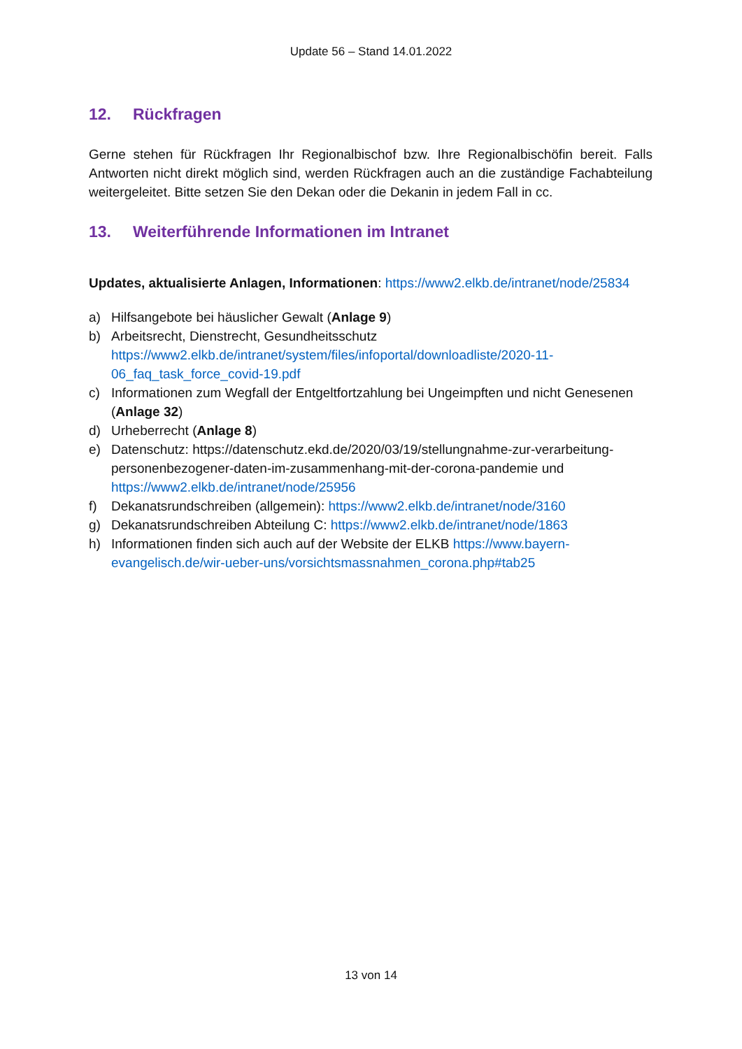Update 56 – Stand 14.01.2022
12. Rückfragen
Gerne stehen für Rückfragen Ihr Regionalbischof bzw. Ihre Regionalbischöfin bereit. Falls Antworten nicht direkt möglich sind, werden Rückfragen auch an die zuständige Fachabteilung weitergeleitet. Bitte setzen Sie den Dekan oder die Dekanin in jedem Fall in cc.
13. Weiterführende Informationen im Intranet
Updates, aktualisierte Anlagen, Informationen: https://www2.elkb.de/intranet/node/25834
a) Hilfsangebote bei häuslicher Gewalt (Anlage 9)
b) Arbeitsrecht, Dienstrecht, Gesundheitsschutz https://www2.elkb.de/intranet/system/files/infoportal/downloadliste/2020-11-06_faq_task_force_covid-19.pdf
c) Informationen zum Wegfall der Entgeltfortzahlung bei Ungeimpften und nicht Genesenen (Anlage 32)
d) Urheberrecht (Anlage 8)
e) Datenschutz: https://datenschutz.ekd.de/2020/03/19/stellungnahme-zur-verarbeitung-personenbezogener-daten-im-zusammenhang-mit-der-corona-pandemie und https://www2.elkb.de/intranet/node/25956
f) Dekanatsrundschreiben (allgemein): https://www2.elkb.de/intranet/node/3160
g) Dekanatsrundschreiben Abteilung C: https://www2.elkb.de/intranet/node/1863
h) Informationen finden sich auch auf der Website der ELKB https://www.bayern-evangelisch.de/wir-ueber-uns/vorsichtsmassnahmen_corona.php#tab25
13 von 14